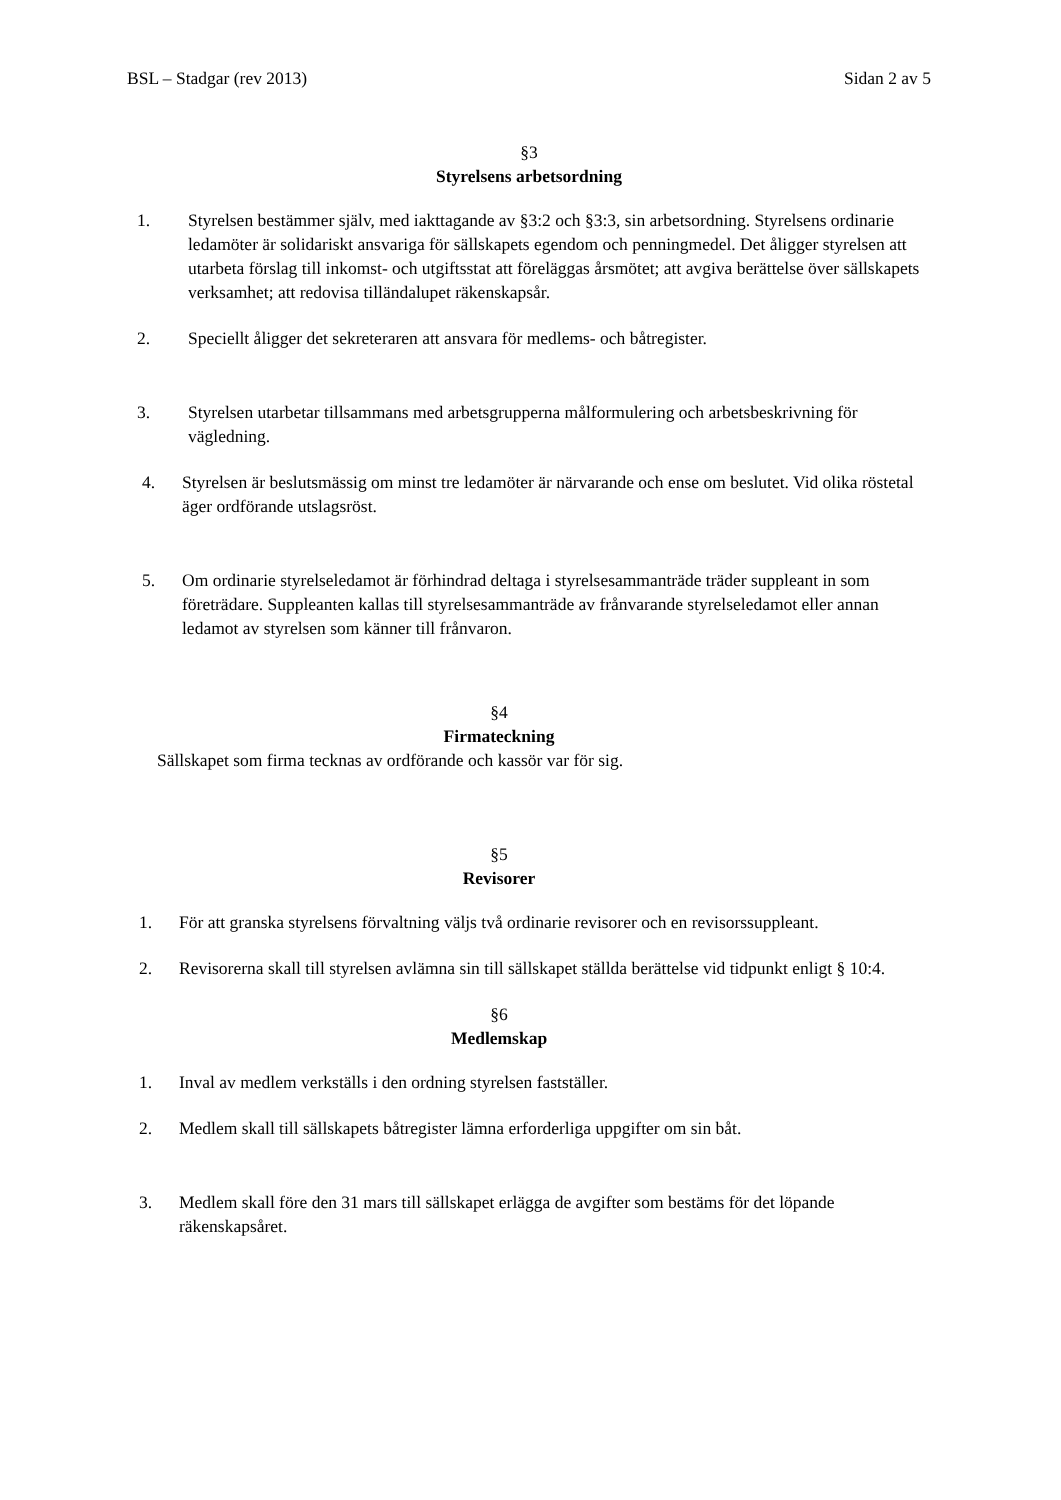BSL – Stadgar (rev 2013) Sidan 2 av 5
§3
Styrelsens arbetsordning
1. Styrelsen bestämmer själv, med iakttagande av §3:2 och §3:3, sin arbetsordning. Styrelsens ordinarie ledamöter är solidariskt ansvariga för sällskapets egendom och penningmedel. Det åligger styrelsen att utarbeta förslag till inkomst- och utgiftsstat att föreläggas årsmötet; att avgiva berättelse över sällskapets verksamhet; att redovisa tilländalupet räkenskapsår.
2. Speciellt åligger det sekreteraren att ansvara för medlems- och båtregister.
3. Styrelsen utarbetar tillsammans med arbetsgrupperna målformulering och arbetsbeskrivning för vägledning.
4. Styrelsen är beslutsmässig om minst tre ledamöter är närvarande och ense om beslutet. Vid olika röstetal äger ordförande utslagsröst.
5. Om ordinarie styrelseledamot är förhindrad deltaga i styrelsesammanträde träder suppleant in som företrädare. Suppleanten kallas till styrelsesammanträde av frånvarande styrelseledamot eller annan ledamot av styrelsen som känner till frånvaron.
§4
Firmateckning
Sällskapet som firma tecknas av ordförande och kassör var för sig.
§5
Revisorer
1. För att granska styrelsens förvaltning väljs två ordinarie revisorer och en revisorssuppleant.
2. Revisorerna skall till styrelsen avlämna sin till sällskapet ställda berättelse vid tidpunkt enligt § 10:4.
§6
Medlemskap
1. Inval av medlem verkställs i den ordning styrelsen fastställer.
2. Medlem skall till sällskapets båtregister lämna erforderliga uppgifter om sin båt.
3. Medlem skall före den 31 mars till sällskapet erlägga de avgifter som bestäms för det löpande räkenskapsåret.